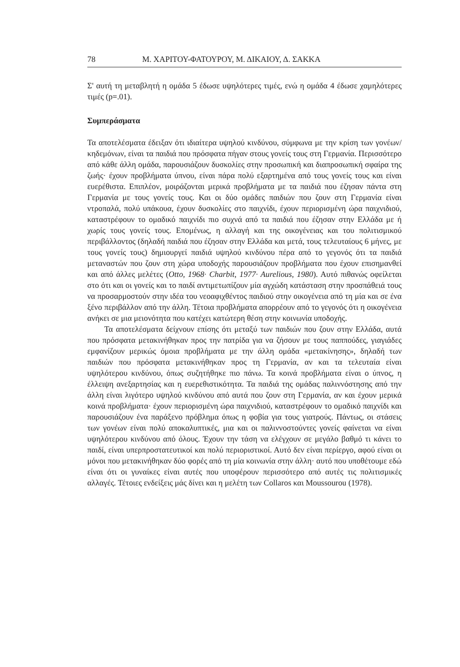78 Μ. ΧΑΡΙΤΟΥ-ΦΑΤΟΥΡΟΥ, Μ. ΔΙΚΑΙΟΥ, Δ. ΣΑΚΚΑ
Σ' αυτή τη μεταβλητή η ομάδα 5 έδωσε υψηλότερες τιμές, ενώ η ομάδα 4 έδωσε χαμηλότερες τιμές (p=.01).
Συμπεράσματα
Τα αποτελέσματα έδειξαν ότι ιδιαίτερα υψηλού κινδύνου, σύμφωνα με την κρίση των γονέων/κηδεμόνων, είναι τα παιδιά που πρόσφατα πήγαν στους γονείς τους στη Γερμανία. Περισσότερο από κάθε άλλη ομάδα, παρουσιάζουν δυσκολίες στην προσωπική και διαπροσωπική σφαίρα της ζωής· έχουν προβλήματα ύπνου, είναι πάρα πολύ εξαρτημένα από τους γονείς τους και είναι ευερέθιστα. Επιπλέον, μοιράζονται μερικά προβλήματα με τα παιδιά που έζησαν πάντα στη Γερμανία με τους γονείς τους. Και οι δύο ομάδες παιδιών που ζουν στη Γερμανία είναι ντροπαλά, πολύ υπάκουα, έχουν δυσκολίες στο παιχνίδι, έχουν περιορισμένη ώρα παιχνιδιού, καταστρέφουν το ομαδικό παιχνίδι πιο συχνά από τα παιδιά που έζησαν στην Ελλάδα με ή χωρίς τους γονείς τους. Επομένως, η αλλαγή και της οικογένειας και του πολιτισμικού περιβάλλοντος (δηλαδή παιδιά που έζησαν στην Ελλάδα και μετά, τους τελευταίους 6 μήνες, με τους γονείς τους) δημιουργεί παιδιά υψηλού κινδύνου πέρα από το γεγονός ότι τα παιδιά μεταναστών που ζουν στη χώρα υποδοχής παρουσιάζουν προβλήματα που έχουν επισημανθεί και από άλλες μελέτες (Otto, 1968· Charbit, 1977· Aurelious, 1980). Αυτό πιθανώς οφείλεται στο ότι και οι γονείς και το παιδί αντιμετωπίζουν μία αγχώδη κατάσταση στην προσπάθειά τους να προσαρμοστούν στην ιδέα του νεοαφιχθέντος παιδιού στην οικογένεια από τη μία και σε ένα ξένο περιβάλλον από την άλλη. Τέτοια προβλήματα απορρέουν από το γεγονός ότι η οικογένεια ανήκει σε μια μειονότητα που κατέχει κατώτερη θέση στην κοινωνία υποδοχής.
Τα αποτελέσματα δείχνουν επίσης ότι μεταξύ των παιδιών που ζουν στην Ελλάδα, αυτά που πρόσφατα μετακινήθηκαν προς την πατρίδα για να ζήσουν με τους παππούδες, γιαγιάδες εμφανίζουν μερικώς όμοια προβλήματα με την άλλη ομάδα «μετακίνησης», δηλαδή των παιδιών που πρόσφατα μετακινήθηκαν προς τη Γερμανία, αν και τα τελευταία είναι υψηλότερου κινδύνου, όπως συζητήθηκε πιο πάνω. Τα κοινά προβλήματα είναι ο ύπνος, η έλλειψη ανεξαρτησίας και η ευερεθιστικότητα. Τα παιδιά της ομάδας παλιννόστησης από την άλλη είναι λιγότερο υψηλού κινδύνου από αυτά που ζουν στη Γερμανία, αν και έχουν μερικά κοινά προβλήματα· έχουν περιορισμένη ώρα παιχνιδιού, καταστρέφουν το ομαδικό παιχνίδι και παρουσιάζουν ένα παράξενο πρόβλημα όπως η φοβία για τους γιατρούς. Πάντως, οι στάσεις των γονέων είναι πολύ αποκαλυπτικές, μια και οι παλιννοστούντες γονείς φαίνεται να είναι υψηλότερου κινδύνου από όλους. Έχουν την τάση να ελέγχουν σε μεγάλο βαθμό τι κάνει το παιδί, είναι υπερπροστατευτικοί και πολύ περιοριστικοί. Αυτό δεν είναι περίεργο, αφού είναι οι μόνοι που μετακινήθηκαν δύο φορές από τη μία κοινωνία στην άλλη· αυτό που υποθέτουμε εδώ είναι ότι οι γυναίκες είναι αυτές που υποφέρουν περισσότερο από αυτές τις πολιτισμικές αλλαγές. Τέτοιες ενδείξεις μάς δίνει και η μελέτη των Collaros και Moussourou (1978).